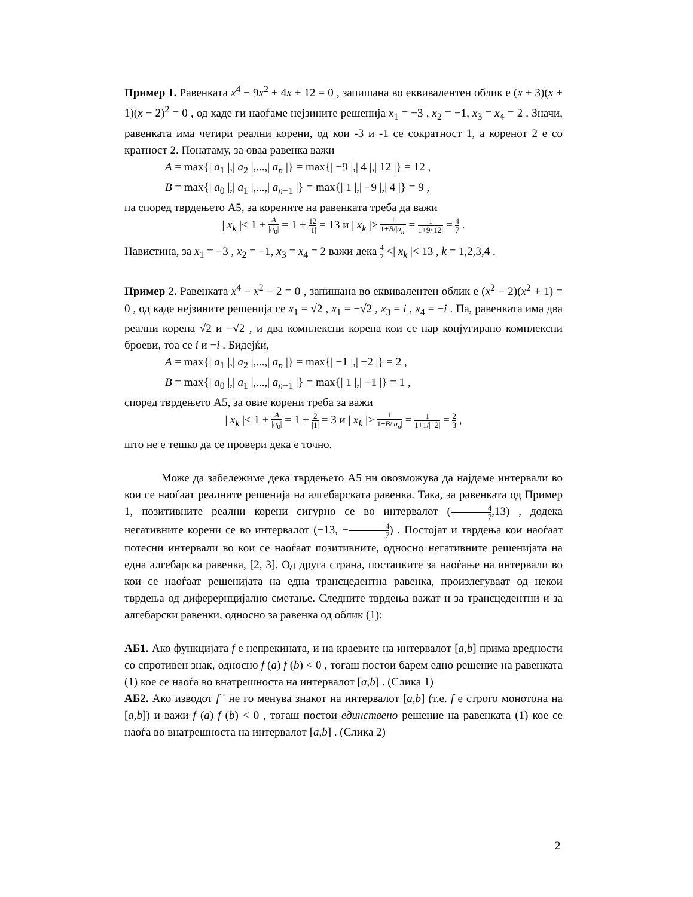Пример 1. Равенката x<sup>4</sup> − 9x<sup>2</sup> + 4x + 12 = 0 , запишана во еквивалентен облик е (x + 3)(x + 1)(x − 2)<sup>2</sup> = 0 , од каде ги наоѓаме нејзините решенија x<sub>1</sub> = −3 , x<sub>2</sub> = −1, x<sub>3</sub> = x<sub>4</sub> = 2 . Значи, равенката има четири реални корени, од кои -3 и -1 се сократност 1, а коренот 2 е со кратност 2. Понатаму, за оваа равенка важи
A = max{| a<sub>1</sub> |,| a<sub>2</sub> |,...,| a<sub>n</sub> |} = max{| −9 |,| 4 |,| 12 |} = 12 ,
B = max{| a<sub>0</sub> |,| a<sub>1</sub> |,...,| a<sub>n−1</sub> |} = max{| 1 |,| −9 |,| 4 |} = 9 ,
па според тврдењето А5, за корените на равенката треба да важи
| x<sub>k</sub> |< 1 + A |a<sub>0</sub>| = 1 + 12 |1| = 13 и | x<sub>k</sub> |> 1 1+B/|a<sub>n</sub>| = 1 1+9/|12| = 4 7 .
Навистина, за x<sub>1</sub> = −3 , x<sub>2</sub> = −1, x<sub>3</sub> = x<sub>4</sub> = 2 важи дека 4 7 <| x<sub>k</sub> |< 13 , k = 1,2,3,4 .
Пример 2. Равенката x<sup>4</sup> − x<sup>2</sup> − 2 = 0 , запишана во еквивалентен облик е (x<sup>2</sup> − 2)(x<sup>2</sup> + 1) = 0 , од каде нејзините решенија се x<sub>1</sub> = √2 , x<sub>1</sub> = −√2 , x<sub>3</sub> = i , x<sub>4</sub> = −i . Па, равенката има два реални корена √2 и −√2 , и два комплексни корена кои се пар конјугирано комплексни броеви, тоа се i и −i . Бидејќи,
A = max{| a<sub>1</sub> |,| a<sub>2</sub> |,...,| a<sub>n</sub> |} = max{| −1 |,| −2 |} = 2 ,
B = max{| a<sub>0</sub> |,| a<sub>1</sub> |,...,| a<sub>n−1</sub> |} = max{| 1 |,| −1 |} = 1 ,
според тврдењето А5, за овие корени треба за важи
| x<sub>k</sub> |< 1 + A |a<sub>0</sub>| = 1 + 2 |1| = 3 и | x<sub>k</sub> |> 1 1+B/|a<sub>n</sub>| = 1 1+1/|−2| = 2 3 ,
што не е тешко да се провери дека е точно.
Може да забележиме дека тврдењето А5 ни овозможува да најдеме интервали во кои се наоѓаат реалните решенија на алгебарската равенка. Така, за равенката од Пример 1, позитивните реални корени сигурно се во интервалот (4 7,13) , додека негативните корени се во интервалот (−13, −4 7) . Постојат и тврдења кои наоѓаат потесни интервали во кои се наоѓаат позитивните, односно негативните решенијата на една алгебарска равенка, [2, 3]. Од друга страна, постапките за наоѓање на интервали во кои се наоѓаат решенијата на една трансцедентна равенка, произлегуваат од некои тврдења од диферернцијално сметање. Следните тврдења важат и за трансцедентни и за алгебарски равенки, односно за равенка од облик (1):
АБ1. Ако функцијата f е непрекината, и на краевите на интервалот [a,b] прима вредности со спротивен знак, односно f (a) f (b) < 0 , тогаш постои барем едно решение на равенката (1) кое се наоѓа во внатрешноста на интервалот [a,b] . (Слика 1)
АБ2. Ако изводот f ' не го менува знакот на интервалот [a,b] (т.е. f е строго монотона на [a,b]) и важи f (a) f (b) < 0 , тогаш постои единствено решение на равенката (1) кое се наоѓа во внатрешноста на интервалот [a,b] . (Слика 2)
2